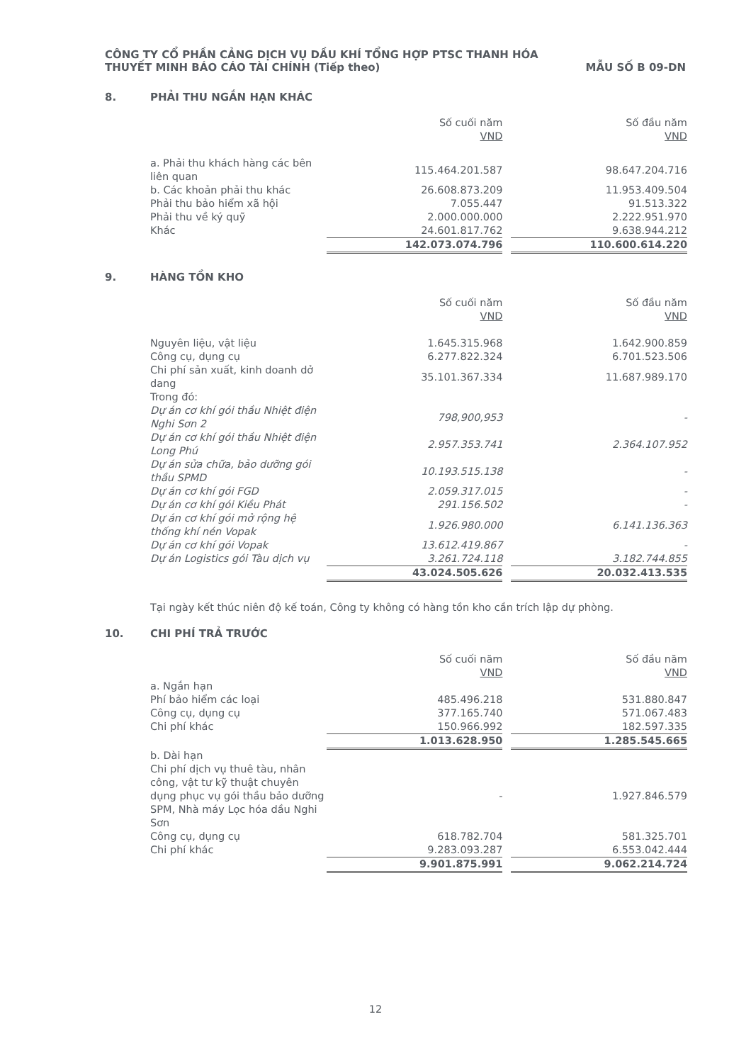CÔNG TY CỔ PHẦN CẢNG DỊCH VỤ DẦU KHÍ TỔNG HỢP PTSC THANH HÓA
THUYẾT MINH BÁO CÁO TÀI CHÍNH (Tiếp theo) MẪU SỐ B 09-DN
8. PHẢI THU NGẮN HẠN KHÁC
| | Số cuối năm VND | | Số đầu năm VND |
| --- | --- | --- | --- |
| a. Phải thu khách hàng các bên liên quan | 115.464.201.587 | | 98.647.204.716 |
| b. Các khoản phải thu khác | 26.608.873.209 | | 11.953.409.504 |
| Phải thu bảo hiểm xã hội | 7.055.447 | | 91.513.322 |
| Phải thu về ký quỹ | 2.000.000.000 | | 2.222.951.970 |
| Khác | 24.601.817.762 | | 9.638.944.212 |
| | 142.073.074.796 | | 110.600.614.220 |
9. HÀNG TỒN KHO
| | Số cuối năm VND | | Số đầu năm VND |
| --- | --- | --- | --- |
| Nguyên liệu, vật liệu | 1.645.315.968 | | 1.642.900.859 |
| Công cụ, dụng cụ | 6.277.822.324 | | 6.701.523.506 |
| Chi phí sản xuất, kinh doanh dở dang | 35.101.367.334 | | 11.687.989.170 |
| Trong đó: | | | |
| Dự án cơ khí gói thầu Nhiệt điện Nghi Sơn 2 | 798,900,953 | | - |
| Dự án cơ khí gói thầu Nhiệt điện Long Phú | 2.957.353.741 | | 2.364.107.952 |
| Dự án sửa chữa, bảo dưỡng gói thầu SPMD | 10.193.515.138 | | - |
| Dự án cơ khí gói FGD | 2.059.317.015 | | - |
| Dự án cơ khí gói Kiều Phát | 291.156.502 | | - |
| Dự án cơ khí gói mở rộng hệ thống khí nén Vopak | 1.926.980.000 | | 6.141.136.363 |
| Dự án cơ khí gói Vopak | 13.612.419.867 | | - |
| Dự án Logistics gói Tàu dịch vụ | 3.261.724.118 | | 3.182.744.855 |
| | 43.024.505.626 | | 20.032.413.535 |
Tại ngày kết thúc niên độ kế toán, Công ty không có hàng tồn kho cần trích lập dự phòng.
10. CHI PHÍ TRẢ TRƯỚC
| | Số cuối năm VND | | Số đầu năm VND |
| --- | --- | --- | --- |
| a. Ngắn hạn | | | |
| Phí bảo hiểm các loại | 485.496.218 | | 531.880.847 |
| Công cụ, dụng cụ | 377.165.740 | | 571.067.483 |
| Chi phí khác | 150.966.992 | | 182.597.335 |
| | 1.013.628.950 | | 1.285.545.665 |
| b. Dài hạn | | | |
| Chi phí dịch vụ thuê tàu, nhân công, vật tư kỹ thuật chuyên dụng phục vụ gói thầu bảo dưỡng SPM, Nhà máy Lọc hóa dầu Nghi Sơn | - | | 1.927.846.579 |
| Công cụ, dụng cụ | 618.782.704 | | 581.325.701 |
| Chi phí khác | 9.283.093.287 | | 6.553.042.444 |
| | 9.901.875.991 | | 9.062.214.724 |
12